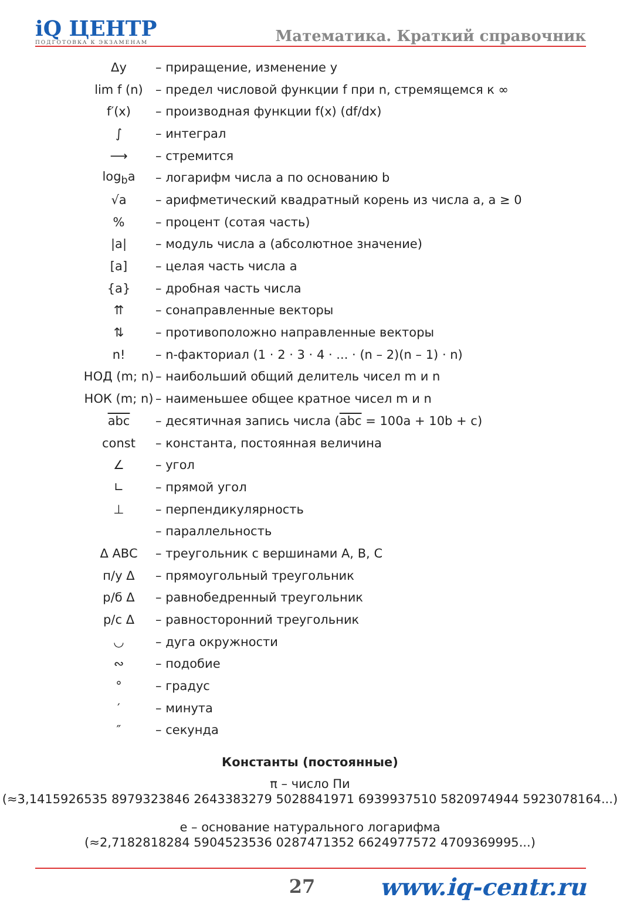iQ ЦЕНТР
ПОДГОТОВКА К ЭКЗАМЕНАМ
Математика. Краткий справочник
| Δy | – приращение, изменение y |
| lim f (n) | – предел числовой функции f при n, стремящемся к ∞ |
| f′(x) | – производная функции f(x) (df/dx) |
| ∫ | – интеграл |
| ⟶ | – стремится |
| log<sub>b</sub>a | – логарифм числа a по основанию b |
| √a | – арифметический квадратный корень из числа a, a ≥ 0 |
| % | – процент (сотая часть) |
| /a/ | – модуль числа a (абсолютное значение) |
| [a] | – целая часть числа a |
| {a} | – дробная часть числа |
| ⇈ | – сонаправленные векторы |
| ⇅ | – противоположно направленные векторы |
| n! | – n-факториал (1 · 2 · 3 · 4 · ... · (n – 2)(n – 1) · n) |
| НОД (m; n) | – наибольший общий делитель чисел m и n |
| НОК (m; n) | – наименьшее общее кратное чисел m и n |
| abc | – десятичная запись числа ( abc = 100a + 10b + c) |
| const | – константа, постоянная величина |
| ∠ | – угол |
| ∟ | – прямой угол |
| ⊥ | – перпендикулярность |
| | – параллельность |
| Δ ABC | – треугольник с вершинами A, B, C |
| п/у Δ | – прямоугольный треугольник |
| р/б Δ | – равнобедренный треугольник |
| р/с Δ | – равносторонний треугольник |
| ◡ | – дуга окружности |
| ∾ | – подобие |
| ° | – градус |
| ′ | – минута |
| ″ | – секунда |
Константы (постоянные)
π – число Пи
(≈3,1415926535 8979323846 2643383279 5028841971 6939937510 5820974944 5923078164...)
e – основание натурального логарифма
(≈2,7182818284 5904523536 0287471352 6624977572 4709369995...)
27 www.iq-centr.ru